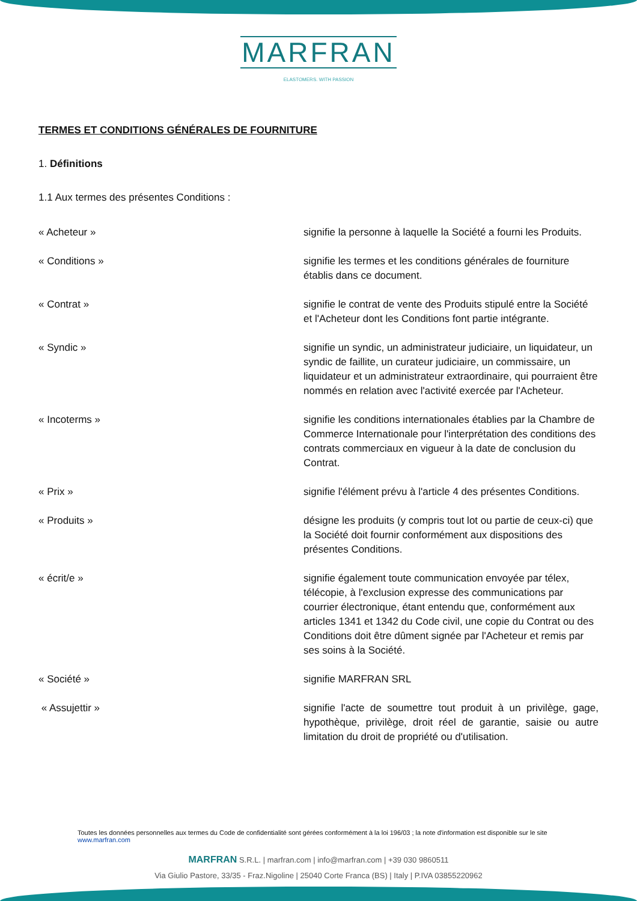MARFRAN
ELASTOMERS. WITH PASSION
TERMES ET CONDITIONS GÉNÉRALES DE FOURNITURE
1. Définitions
1.1 Aux termes des présentes Conditions :
« Acheteur » signifie la personne à laquelle la Société a fourni les Produits.
« Conditions » signifie les termes et les conditions générales de fourniture établis dans ce document.
« Contrat » signifie le contrat de vente des Produits stipulé entre la Société et l'Acheteur dont les Conditions font partie intégrante.
« Syndic » signifie un syndic, un administrateur judiciaire, un liquidateur, un syndic de faillite, un curateur judiciaire, un commissaire, un liquidateur et un administrateur extraordinaire, qui pourraient être nommés en relation avec l'activité exercée par l'Acheteur.
« Incoterms » signifie les conditions internationales établies par la Chambre de Commerce Internationale pour l'interprétation des conditions des contrats commerciaux en vigueur à la date de conclusion du Contrat.
« Prix » signifie l'élément prévu à l'article 4 des présentes Conditions.
« Produits » désigne les produits (y compris tout lot ou partie de ceux-ci) que la Société doit fournir conformément aux dispositions des présentes Conditions.
« écrit/e » signifie également toute communication envoyée par télex, télécopie, à l'exclusion expresse des communications par courrier électronique, étant entendu que, conformément aux articles 1341 et 1342 du Code civil, une copie du Contrat ou des Conditions doit être dûment signée par l'Acheteur et remis par ses soins à la Société.
« Société » signifie MARFRAN SRL
« Assujettir » signifie l'acte de soumettre tout produit à un privilège, gage, hypothèque, privilège, droit réel de garantie, saisie ou autre limitation du droit de propriété ou d'utilisation.
Toutes les données personnelles aux termes du Code de confidentialité sont gérées conformément à la loi 196/03 ; la note d'information est disponible sur le site www.marfran.com
MARFRAN S.R.L. | marfran.com | info@marfran.com | +39 030 9860511
Via Giulio Pastore, 33/35 - Fraz.Nigoline | 25040 Corte Franca (BS) | Italy | P.IVA 03855220962